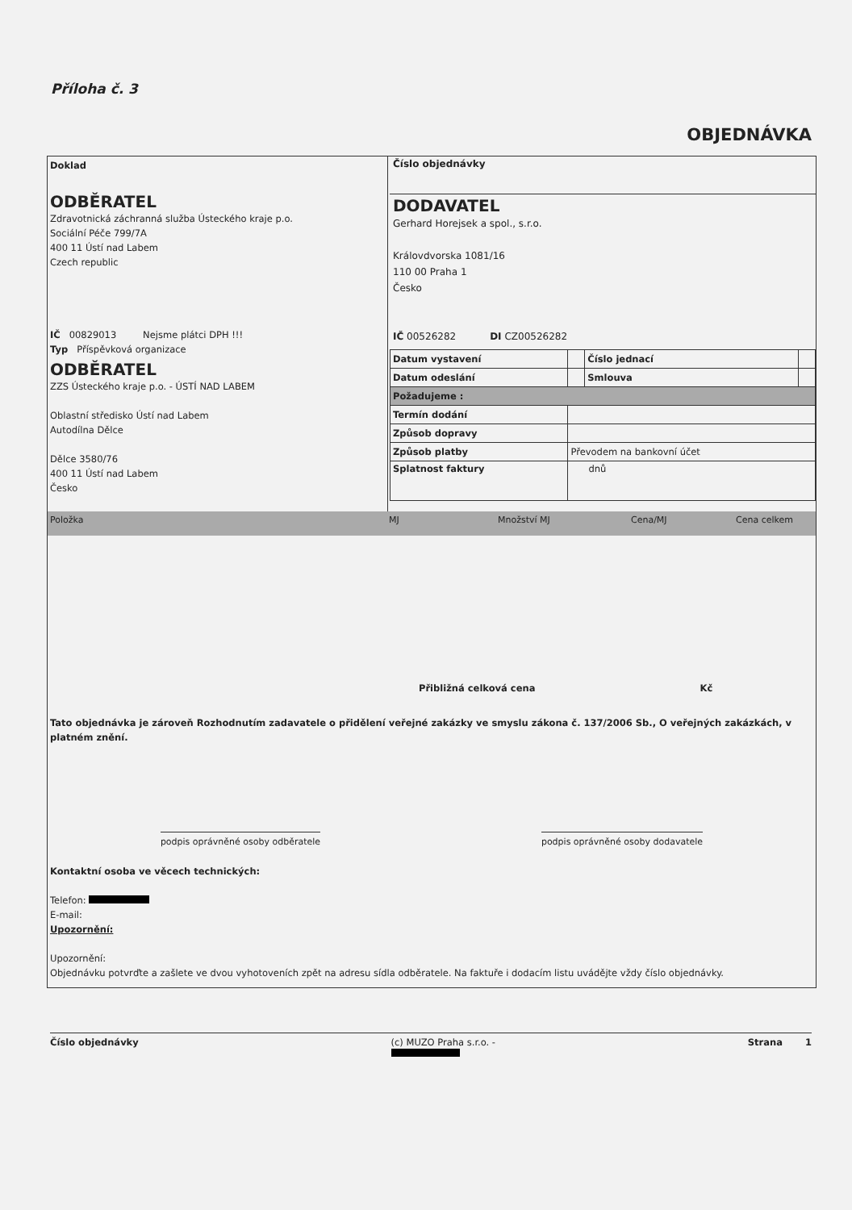Příloha č. 3
OBJEDNÁVKA
Doklad
ODBĚRATEL
Zdravotnická záchranná služba Ústeckého kraje p.o.
Sociální Péče 799/7A
400 11 Ústí nad Labem
Czech republic
IČ 00829013 Nejsme plátci DPH !!!
Typ Příspěvková organizace
ODBĚRATEL
ZZS Ústeckého kraje p.o. - ÚSTÍ NAD LABEM
Oblastní středisko Ústí nad Labem
Autodílna Dělce
Dělce 3580/76
400 11 Ústí nad Labem
Česko
Číslo objednávky
DODAVATEL
Gerhard Horejsek a spol., s.r.o.
Královdvorska 1081/16
110 00 Praha 1
Česko
IČ 00526282 DI CZ00526282
| Datum vystavení | | Číslo jednací | |
| Datum odeslání | | Smlouva | |
| Požadujeme : | | | |
| Termín dodání | | | |
| Způsob dopravy | | | |
| Způsob platby | Převodem na bankovní účet | | |
| Splatnost faktury | dnů | | |
Položka MJ Množství MJ Cena/MJ Cena celkem
Přibližná celková cena Kč
Tato objednávka je zároveň Rozhodnutím zadavatele o přidělení veřejné zakázky ve smyslu zákona č. 137/2006 Sb., O veřejných zakázkách, v platném znění.
podpis oprávněné osoby odběratele podpis oprávněné osoby dodavatele
Kontaktní osoba ve věcech technických:
Telefon:
E-mail:
Upozornění:
Upozornění:
Objednávku potvrďte a zašlete ve dvou vyhotoveních zpět na adresu sídla odběratele. Na faktuře i dodacím listu uvádějte vždy číslo objednávky.
Číslo objednávky (c) MUZO Praha s.r.o. -
Strana 1